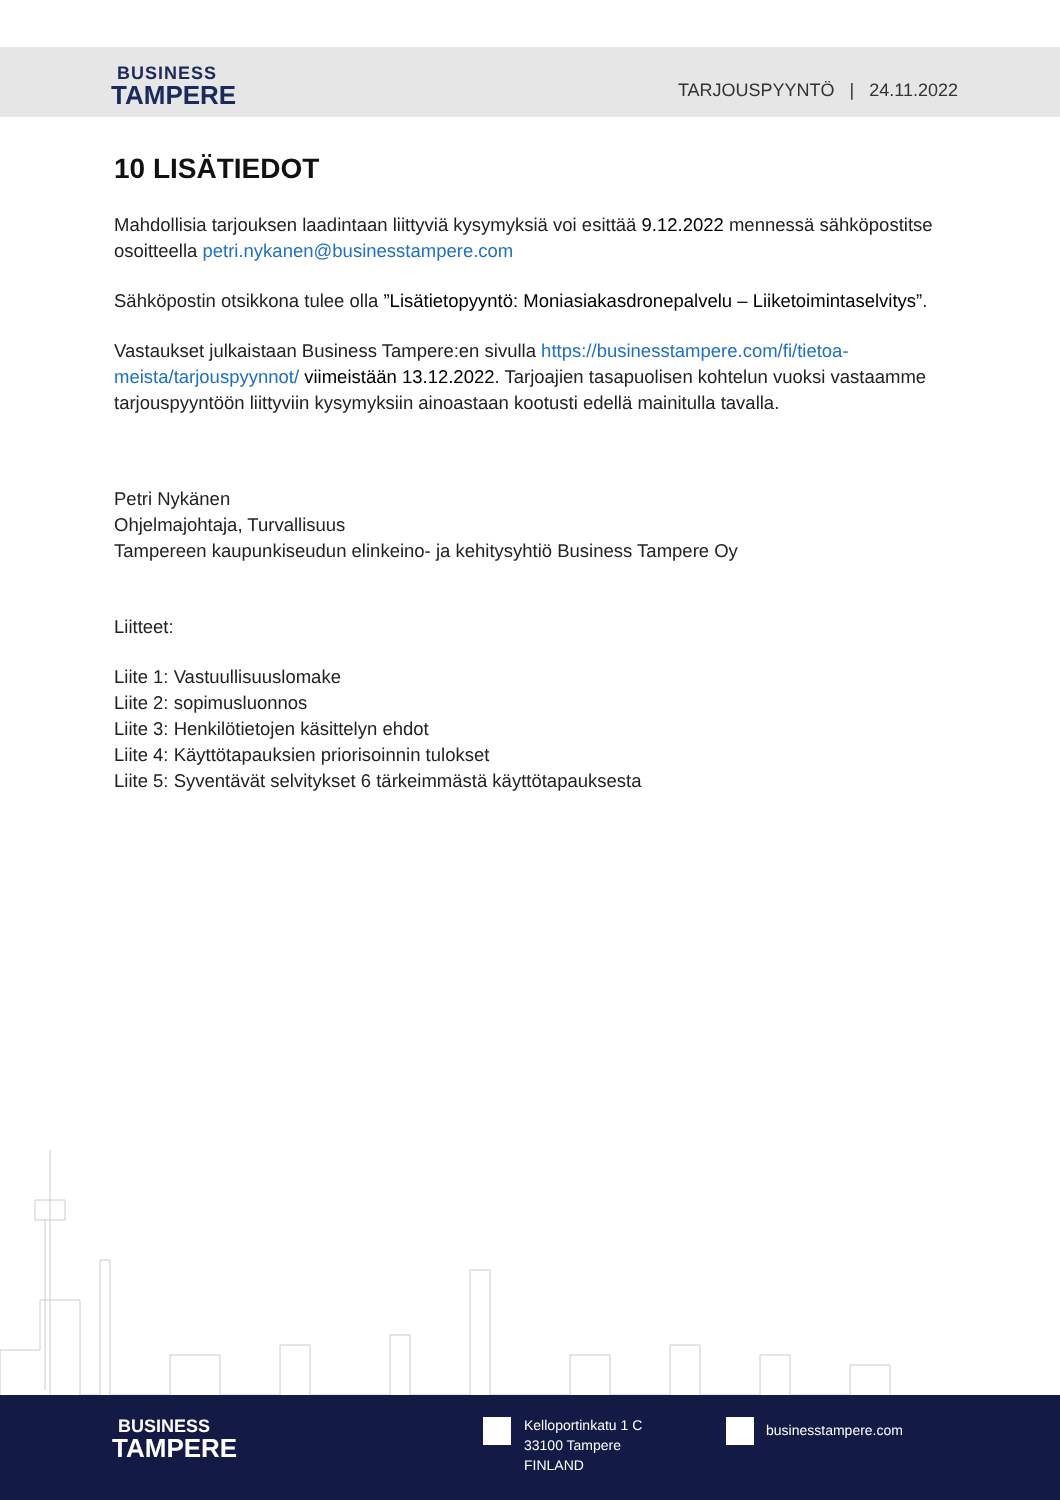BUSINESS
TAMPERE
TARJOUSPYYNTÖ | 24.11.2022
10 LISÄTIEDOT
Mahdollisia tarjouksen laadintaan liittyviä kysymyksiä voi esittää 9.12.2022 mennessä sähköpostitse osoitteella petri.nykanen@businesstampere.com
Sähköpostin otsikkona tulee olla ”Lisätietopyyntö: Moniasiakasdronepalvelu – Liiketoimintaselvitys”.
Vastaukset julkaistaan Business Tampere:en sivulla https://businesstampere.com/fi/tietoa-meista/tarjouspyynnot/ viimeistään 13.12.2022. Tarjoajien tasapuolisen kohtelun vuoksi vastaamme tarjouspyyntöön liittyviin kysymyksiin ainoastaan kootusti edellä mainitulla tavalla.
Petri Nykänen
Ohjelmajohtaja, Turvallisuus
Tampereen kaupunkiseudun elinkeino- ja kehitysyhtiö Business Tampere Oy
Liitteet:
Liite 1: Vastuullisuuslomake
Liite 2: sopimusluonnos
Liite 3: Henkilötietojen käsittelyn ehdot
Liite 4: Käyttötapauksien priorisoinnin tulokset
Liite 5: Syventävät selvitykset 6 tärkeimmästä käyttötapauksesta
BUSINESS
TAMPERE
Kelloportinkatu 1 C
33100 Tampere
FINLAND
businesstampere.com